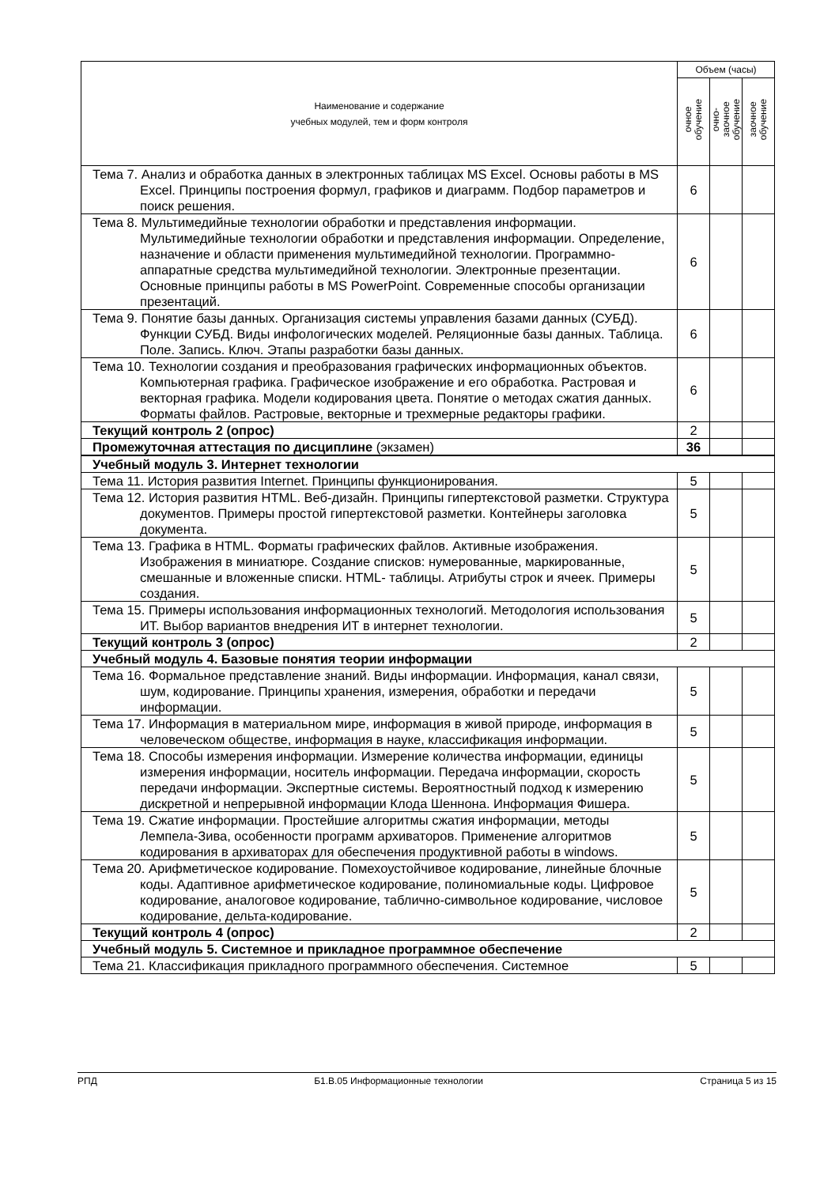| Наименование и содержание учебных модулей, тем и форм контроля | Объем (часы) | | |
| --- | --- | --- | --- |
| | очное обучение | очно- заочное обучение | заочное обучение |
| Тема 7. Анализ и обработка данных в электронных таблицах MS Excel. Основы работы в MS Excel. Принципы построения формул, графиков и диаграмм. Подбор параметров и поиск решения. | 6 | | |
| Тема 8. Мультимедийные технологии обработки и представления информации. Мультимедийные технологии обработки и представления информации. Определение, назначение и области применения мультимедийной технологии. Программно-аппаратные средства мультимедийной технологии. Электронные презентации. Основные принципы работы в MS PowerPoint. Современные способы организации презентаций. | 6 | | |
| Тема 9. Понятие базы данных. Организация системы управления базами данных (СУБД). Функции СУБД. Виды инфологических моделей. Реляционные базы данных. Таблица. Поле. Запись. Ключ. Этапы разработки базы данных. | 6 | | |
| Тема 10. Технологии создания и преобразования графических информационных объектов. Компьютерная графика. Графическое изображение и его обработка. Растровая и векторная графика. Модели кодирования цвета. Понятие о методах сжатия данных. Форматы файлов. Растровые, векторные и трехмерные редакторы графики. | 6 | | |
| Текущий контроль 2 (опрос) | 2 | | |
| Промежуточная аттестация по дисциплине (экзамен) | 36 | | |
| Учебный модуль 3. Интернет технологии | | | |
| Тема 11. История развития Internet. Принципы функционирования. | 5 | | |
| Тема 12. История развития HTML. Веб-дизайн. Принципы гипертекстовой разметки. Структура документов. Примеры простой гипертекстовой разметки. Контейнеры заголовка документа. | 5 | | |
| Тема 13. Графика в HTML. Форматы графических файлов. Активные изображения. Изображения в миниатюре. Создание списков: нумерованные, маркированные, смешанные и вложенные списки. HTML- таблицы. Атрибуты строк и ячеек. Примеры создания. | 5 | | |
| Тема 15. Примеры использования информационных технологий. Методология использования ИТ. Выбор вариантов внедрения ИТ в интернет технологии. | 5 | | |
| Текущий контроль 3 (опрос) | 2 | | |
| Учебный модуль 4. Базовые понятия теории информации | | | |
| Тема 16. Формальное представление знаний. Виды информации. Информация, канал связи, шум, кодирование. Принципы хранения, измерения, обработки и передачи информации. | 5 | | |
| Тема 17. Информация в материальном мире, информация в живой природе, информация в человеческом обществе, информация в науке, классификация информации. | 5 | | |
| Тема 18. Способы измерения информации. Измерение количества информации, единицы измерения информации, носитель информации. Передача информации, скорость передачи информации. Экспертные системы. Вероятностный подход к измерению дискретной и непрерывной информации Клода Шеннона. Информация Фишера. | 5 | | |
| Тема 19. Сжатие информации. Простейшие алгоритмы сжатия информации, методы Лемпела-Зива, особенности программ архиваторов. Применение алгоритмов кодирования в архиваторах для обеспечения продуктивной работы в windows. | 5 | | |
| Тема 20. Арифметическое кодирование. Помехоустойчивое кодирование, линейные блочные коды. Адаптивное арифметическое кодирование, полиномиальные коды. Цифровое кодирование, аналоговое кодирование, таблично-символьное кодирование, числовое кодирование, дельта-кодирование. | 5 | | |
| Текущий контроль 4 (опрос) | 2 | | |
| Учебный модуль 5. Системное и прикладное программное обеспечение | | | |
| Тема 21. Классификация прикладного программного обеспечения. Системное | 5 | | |
РПД Б1.В.05 Информационные технологии Страница 5 из 15